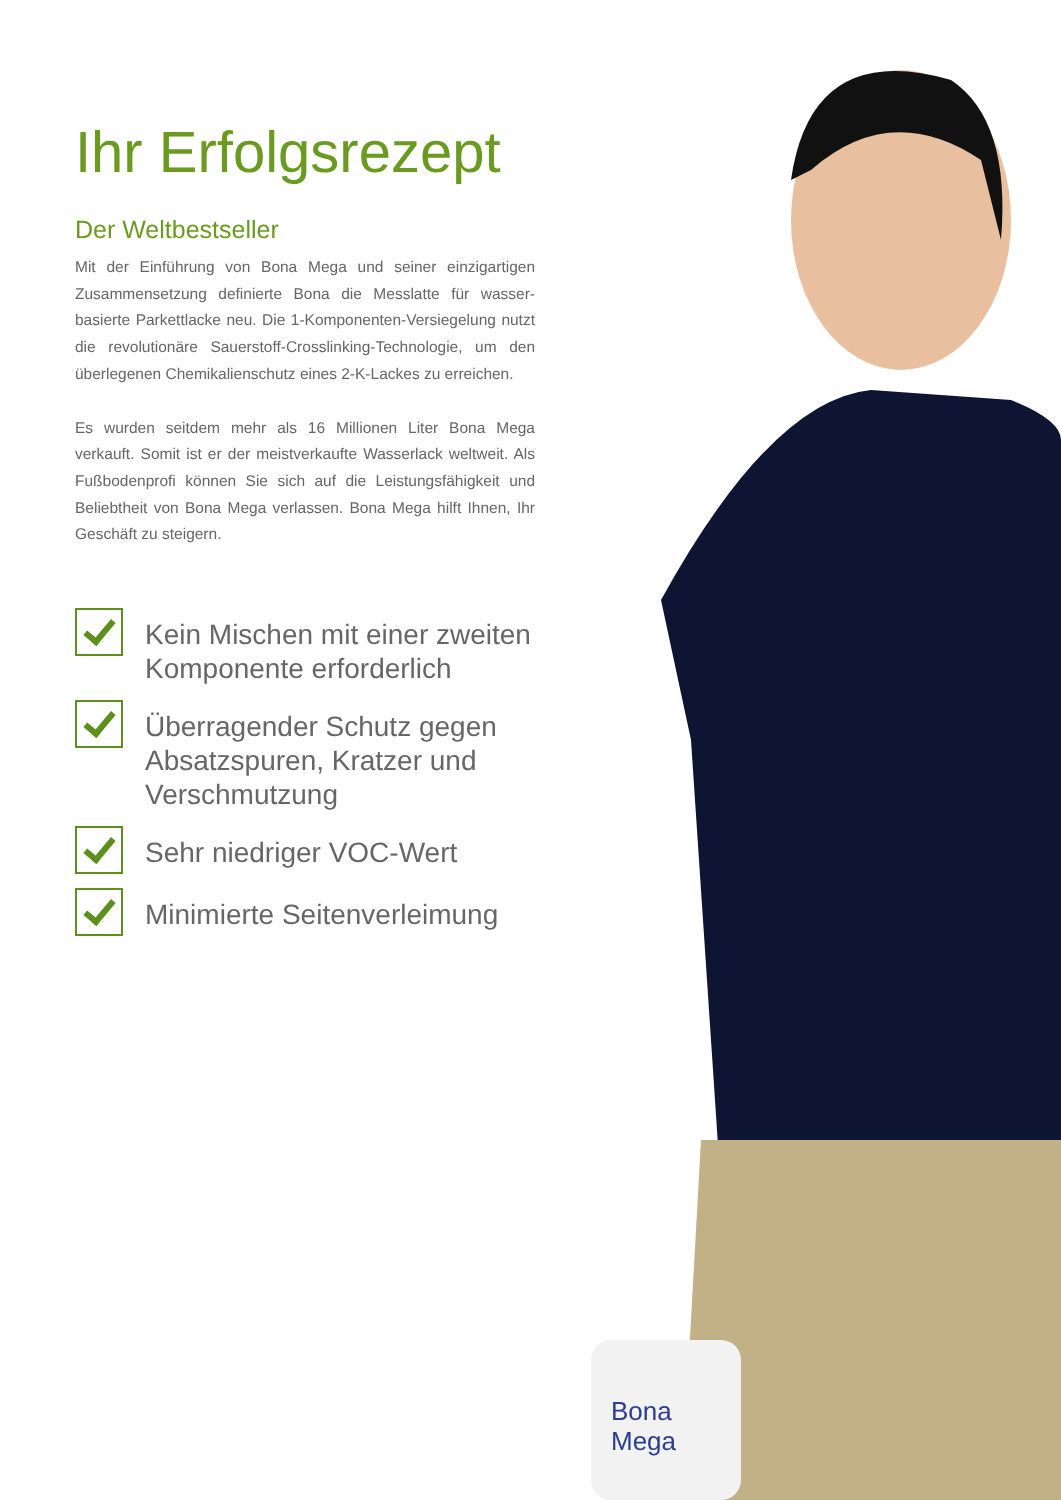Bona
Mega
Ihr Erfolgsrezept
Der Weltbestseller
Mit der Einführung von Bona Mega und seiner einzigartigen Zusammensetzung definierte Bona die Messlatte für wasser-basierte Parkettlacke neu. Die 1-Komponenten-Versiegelung nutzt die revolutionäre Sauerstoff-Crosslinking-Technologie, um den überlegenen Chemikalienschutz eines 2-K-Lackes zu erreichen.
Es wurden seitdem mehr als 16 Millionen Liter Bona Mega verkauft. Somit ist er der meistverkaufte Wasserlack weltweit. Als Fußbodenprofi können Sie sich auf die Leistungsfähigkeit und Beliebtheit von Bona Mega verlassen. Bona Mega hilft Ihnen, Ihr Geschäft zu steigern.
Kein Mischen mit einer zweiten Komponente erforderlich
Überragender Schutz gegen Absatzspuren, Kratzer und Verschmutzung
Sehr niedriger VOC-Wert
Minimierte Seitenverleimung